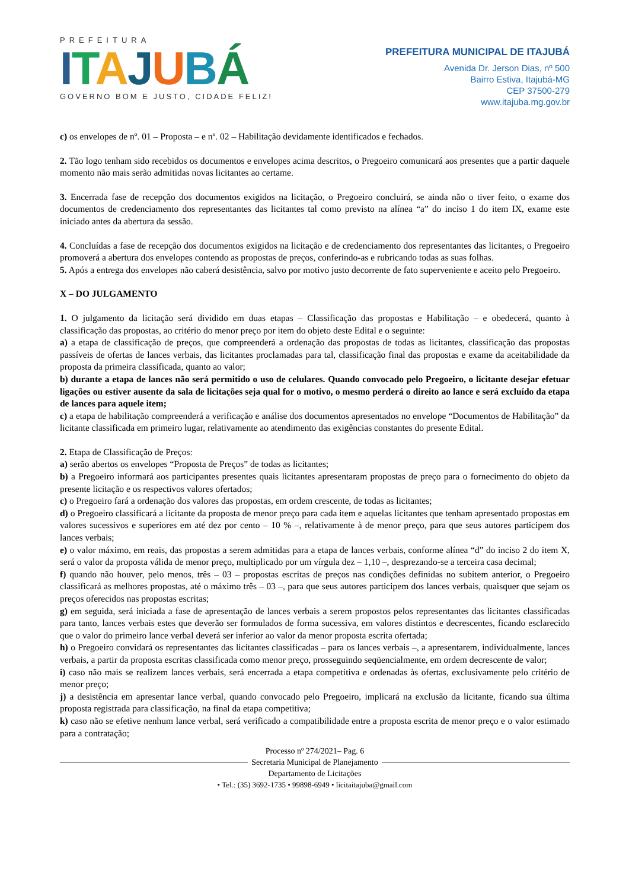PREFEITURA
ITAJUBÁ
GOVERNO BOM E JUSTO, CIDADE FELIZ!
PREFEITURA MUNICIPAL DE ITAJUBÁ
Avenida Dr. Jerson Dias, nº 500
Bairro Estiva, Itajubá-MG
CEP 37500-279
www.itajuba.mg.gov.br
c) os envelopes de nº. 01 – Proposta – e nº. 02 – Habilitação devidamente identificados e fechados.
2. Tão logo tenham sido recebidos os documentos e envelopes acima descritos, o Pregoeiro comunicará aos presentes que a partir daquele momento não mais serão admitidas novas licitantes ao certame.
3. Encerrada fase de recepção dos documentos exigidos na licitação, o Pregoeiro concluirá, se ainda não o tiver feito, o exame dos documentos de credenciamento dos representantes das licitantes tal como previsto na alínea “a” do inciso 1 do item IX, exame este iniciado antes da abertura da sessão.
4. Concluídas a fase de recepção dos documentos exigidos na licitação e de credenciamento dos representantes das licitantes, o Pregoeiro promoverá a abertura dos envelopes contendo as propostas de preços, conferindo-as e rubricando todas as suas folhas.
5. Após a entrega dos envelopes não caberá desistência, salvo por motivo justo decorrente de fato superveniente e aceito pelo Pregoeiro.
X – DO JULGAMENTO
1. O julgamento da licitação será dividido em duas etapas – Classificação das propostas e Habilitação – e obedecerá, quanto à classificação das propostas, ao critério do menor preço por item do objeto deste Edital e o seguinte:
a) a etapa de classificação de preços, que compreenderá a ordenação das propostas de todas as licitantes, classificação das propostas passíveis de ofertas de lances verbais, das licitantes proclamadas para tal, classificação final das propostas e exame da aceitabilidade da proposta da primeira classificada, quanto ao valor;
b) durante a etapa de lances não será permitido o uso de celulares. Quando convocado pelo Pregoeiro, o licitante desejar efetuar ligações ou estiver ausente da sala de licitações seja qual for o motivo, o mesmo perderá o direito ao lance e será excluído da etapa de lances para aquele item;
c) a etapa de habilitação compreenderá a verificação e análise dos documentos apresentados no envelope “Documentos de Habilitação” da licitante classificada em primeiro lugar, relativamente ao atendimento das exigências constantes do presente Edital.
2. Etapa de Classificação de Preços:
a) serão abertos os envelopes “Proposta de Preços” de todas as licitantes;
b) a Pregoeiro informará aos participantes presentes quais licitantes apresentaram propostas de preço para o fornecimento do objeto da presente licitação e os respectivos valores ofertados;
c) o Pregoeiro fará a ordenação dos valores das propostas, em ordem crescente, de todas as licitantes;
d) o Pregoeiro classificará a licitante da proposta de menor preço para cada item e aquelas licitantes que tenham apresentado propostas em valores sucessivos e superiores em até dez por cento – 10 % –, relativamente à de menor preço, para que seus autores participem dos lances verbais;
e) o valor máximo, em reais, das propostas a serem admitidas para a etapa de lances verbais, conforme alínea “d” do inciso 2 do item X, será o valor da proposta válida de menor preço, multiplicado por um vírgula dez – 1,10 –, desprezando-se a terceira casa decimal;
f) quando não houver, pelo menos, três – 03 – propostas escritas de preços nas condições definidas no subitem anterior, o Pregoeiro classificará as melhores propostas, até o máximo três – 03 –, para que seus autores participem dos lances verbais, quaisquer que sejam os preços oferecidos nas propostas escritas;
g) em seguida, será iniciada a fase de apresentação de lances verbais a serem propostos pelos representantes das licitantes classificadas para tanto, lances verbais estes que deverão ser formulados de forma sucessiva, em valores distintos e decrescentes, ficando esclarecido que o valor do primeiro lance verbal deverá ser inferior ao valor da menor proposta escrita ofertada;
h) o Pregoeiro convidará os representantes das licitantes classificadas – para os lances verbais –, a apresentarem, individualmente, lances verbais, a partir da proposta escritas classificada como menor preço, prosseguindo seqüencialmente, em ordem decrescente de valor;
i) caso não mais se realizem lances verbais, será encerrada a etapa competitiva e ordenadas às ofertas, exclusivamente pelo critério de menor preço;
j) a desistência em apresentar lance verbal, quando convocado pelo Pregoeiro, implicará na exclusão da licitante, ficando sua última proposta registrada para classificação, na final da etapa competitiva;
k) caso não se efetive nenhum lance verbal, será verificado a compatibilidade entre a proposta escrita de menor preço e o valor estimado para a contratação;
Processo nº 274/2021– Pag. 6
Secretaria Municipal de Planejamento
Departamento de Licitações
• Tel.: (35) 3692-1735 • 99898-6949 • licitaitajuba@gmail.com